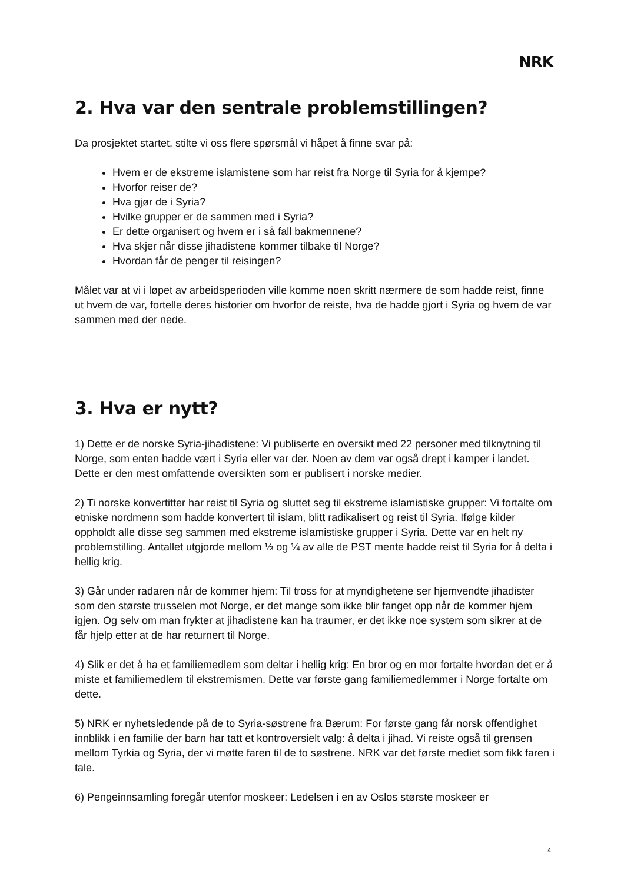NRK
2. Hva var den sentrale problemstillingen?
Da prosjektet startet, stilte vi oss flere spørsmål vi håpet å finne svar på:
Hvem er de ekstreme islamistene som har reist fra Norge til Syria for å kjempe?
Hvorfor reiser de?
Hva gjør de i Syria?
Hvilke grupper er de sammen med i Syria?
Er dette organisert og hvem er i så fall bakmennene?
Hva skjer når disse jihadistene kommer tilbake til Norge?
Hvordan får de penger til reisingen?
Målet var at vi i løpet av arbeidsperioden ville komme noen skritt nærmere de som hadde reist, finne ut hvem de var, fortelle deres historier om hvorfor de reiste, hva de hadde gjort i Syria og hvem de var sammen med der nede.
3. Hva er nytt?
1) Dette er de norske Syria-jihadistene: Vi publiserte en oversikt med 22 personer med tilknytning til Norge, som enten hadde vært i Syria eller var der. Noen av dem var også drept i kamper i landet. Dette er den mest omfattende oversikten som er publisert i norske medier.
2) Ti norske konvertitter har reist til Syria og sluttet seg til ekstreme islamistiske grupper: Vi fortalte om etniske nordmenn som hadde konvertert til islam, blitt radikalisert og reist til Syria. Ifølge kilder oppholdt alle disse seg sammen med ekstreme islamistiske grupper i Syria. Dette var en helt ny problemstilling. Antallet utgjorde mellom ⅓ og ¼ av alle de PST mente hadde reist til Syria for å delta i hellig krig.
3) Går under radaren når de kommer hjem: Til tross for at myndighetene ser hjemvendte jihadister som den største trusselen mot Norge, er det mange som ikke blir fanget opp når de kommer hjem igjen. Og selv om man frykter at jihadistene kan ha traumer, er det ikke noe system som sikrer at de får hjelp etter at de har returnert til Norge.
4) Slik er det å ha et familiemedlem som deltar i hellig krig: En bror og en mor fortalte hvordan det er å miste et familiemedlem til ekstremismen. Dette var første gang familiemedlemmer i Norge fortalte om dette.
5) NRK er nyhetsledende på de to Syria-søstrene fra Bærum: For første gang får norsk offentlighet innblikk i en familie der barn har tatt et kontroversielt valg: å delta i jihad. Vi reiste også til grensen mellom Tyrkia og Syria, der vi møtte faren til de to søstrene. NRK var det første mediet som fikk faren i tale.
6) Pengeinnsamling foregår utenfor moskeer: Ledelsen i en av Oslos største moskeer er
4